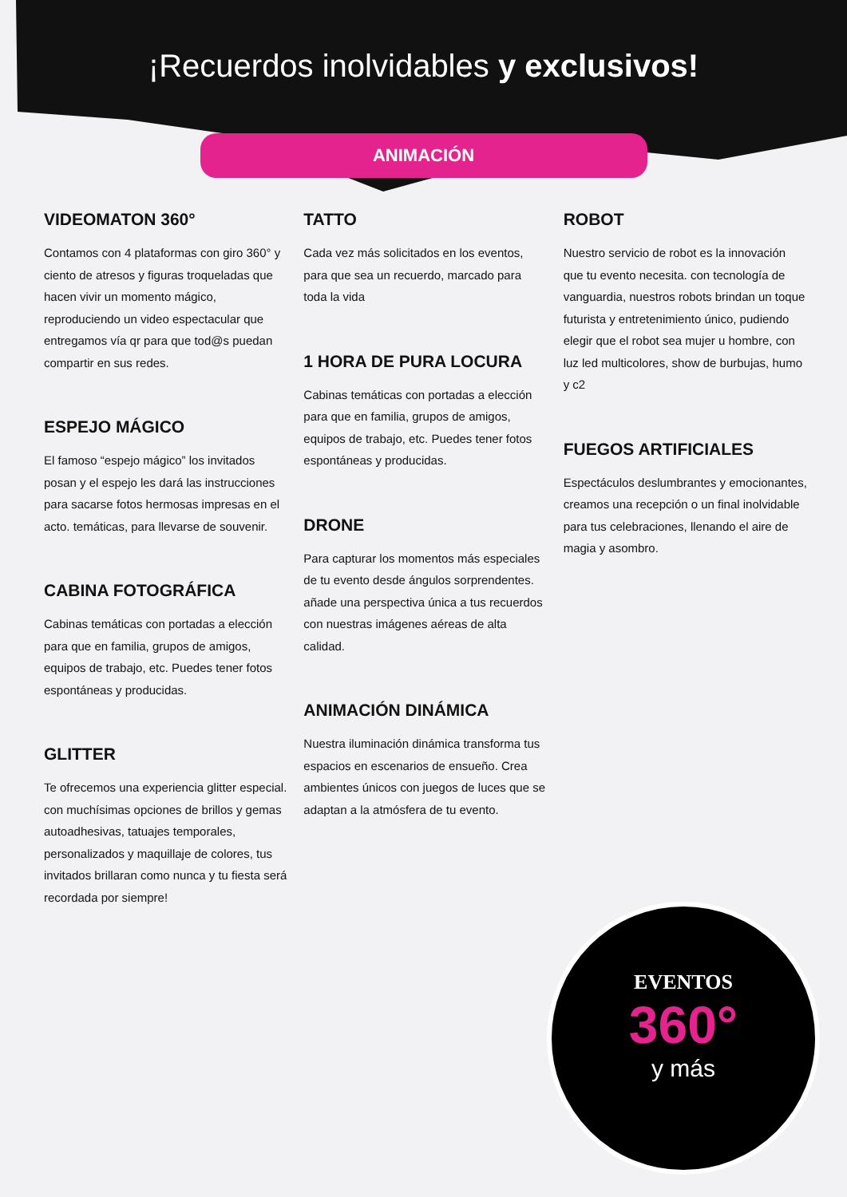¡Recuerdos inolvidables y exclusivos!
ANIMACIÓN
VIDEOMATON 360°
Contamos con 4 plataformas con giro 360° y ciento de atresos y figuras troqueladas que hacen vivir un momento mágico, reproduciendo un video espectacular que entregamos vía qr para que tod@s puedan compartir en sus redes.
ESPEJO MÁGICO
El famoso “espejo mágico” los invitados posan y el espejo les dará las instrucciones para sacarse fotos hermosas impresas en el acto. temáticas, para llevarse de souvenir.
CABINA FOTOGRÁFICA
Cabinas temáticas con portadas a elección para que en familia, grupos de amigos, equipos de trabajo, etc. Puedes tener fotos espontáneas y producidas.
GLITTER
Te ofrecemos una experiencia glitter especial. con muchísimas opciones de brillos y gemas autoadhesivas, tatuajes temporales, personalizados y maquillaje de colores, tus invitados brillaran como nunca y tu fiesta será recordada por siempre!
TATTO
Cada vez más solicitados en los eventos, para que sea un recuerdo, marcado para toda la vida
1 HORA DE PURA LOCURA
Cabinas temáticas con portadas a elección para que en familia, grupos de amigos, equipos de trabajo, etc. Puedes tener fotos espontáneas y producidas.
DRONE
Para capturar los momentos más especiales de tu evento desde ángulos sorprendentes. añade una perspectiva única a tus recuerdos con nuestras imágenes aéreas de alta calidad.
ANIMACIÓN DINÁMICA
Nuestra iluminación dinámica transforma tus espacios en escenarios de ensueño. Crea ambientes únicos con juegos de luces que se adaptan a la atmósfera de tu evento.
ROBOT
Nuestro servicio de robot es la innovación que tu evento necesita. con tecnología de vanguardia, nuestros robots brindan un toque futurista y entretenimiento único, pudiendo elegir que el robot sea mujer u hombre, con luz led multicolores, show de burbujas, humo y c2
FUEGOS ARTIFICIALES
Espectáculos deslumbrantes y emocionantes, creamos una recepción o un final inolvidable para tus celebraciones, llenando el aire de magia y asombro.
EVENTOS
360°
y más